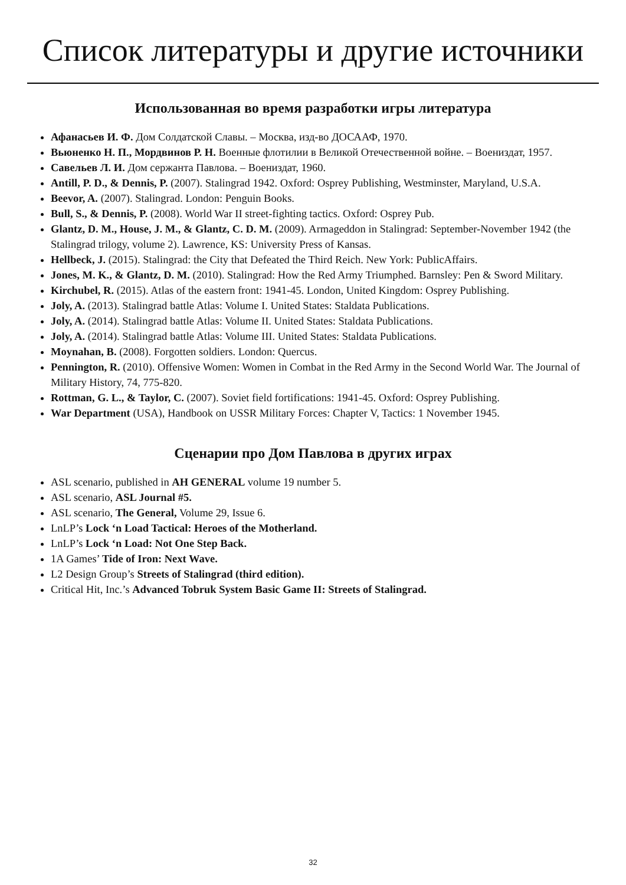Список литературы и другие источники
Использованная во время разработки игры литература
Афанасьев И. Ф. Дом Солдатской Славы. – Москва, изд-во ДОСААФ, 1970.
Вьюненко Н. П., Мордвинов Р. Н. Военные флотилии в Великой Отечественной войне. – Воениздат, 1957.
Савельев Л. И. Дом сержанта Павлова. – Воениздат, 1960.
Antill, P. D., & Dennis, P. (2007). Stalingrad 1942. Oxford: Osprey Publishing, Westminster, Maryland, U.S.A.
Beevor, A. (2007). Stalingrad. London: Penguin Books.
Bull, S., & Dennis, P. (2008). World War II street-fighting tactics. Oxford: Osprey Pub.
Glantz, D. M., House, J. M., & Glantz, C. D. M. (2009). Armageddon in Stalingrad: September-November 1942 (the Stalingrad trilogy, volume 2). Lawrence, KS: University Press of Kansas.
Hellbeck, J. (2015). Stalingrad: the City that Defeated the Third Reich. New York: PublicAffairs.
Jones, M. K., & Glantz, D. M. (2010). Stalingrad: How the Red Army Triumphed. Barnsley: Pen & Sword Military.
Kirchubel, R. (2015). Atlas of the eastern front: 1941-45. London, United Kingdom: Osprey Publishing.
Joly, A. (2013). Stalingrad battle Atlas: Volume I. United States: Staldata Publications.
Joly, A. (2014). Stalingrad battle Atlas: Volume II. United States: Staldata Publications.
Joly, A. (2014). Stalingrad battle Atlas: Volume III. United States: Staldata Publications.
Moynahan, B. (2008). Forgotten soldiers. London: Quercus.
Pennington, R. (2010). Offensive Women: Women in Combat in the Red Army in the Second World War. The Journal of Military History, 74, 775-820.
Rottman, G. L., & Taylor, C. (2007). Soviet field fortifications: 1941-45. Oxford: Osprey Publishing.
War Department (USA), Handbook on USSR Military Forces: Chapter V, Tactics: 1 November 1945.
Сценарии про Дом Павлова в других играх
ASL scenario, published in AH GENERAL volume 19 number 5.
ASL scenario, ASL Journal #5.
ASL scenario, The General, Volume 29, Issue 6.
LnLP’s Lock ‘n Load Tactical: Heroes of the Motherland.
LnLP’s Lock ‘n Load: Not One Step Back.
1A Games’ Tide of Iron: Next Wave.
L2 Design Group’s Streets of Stalingrad (third edition).
Critical Hit, Inc.’s Advanced Tobruk System Basic Game II: Streets of Stalingrad.
32